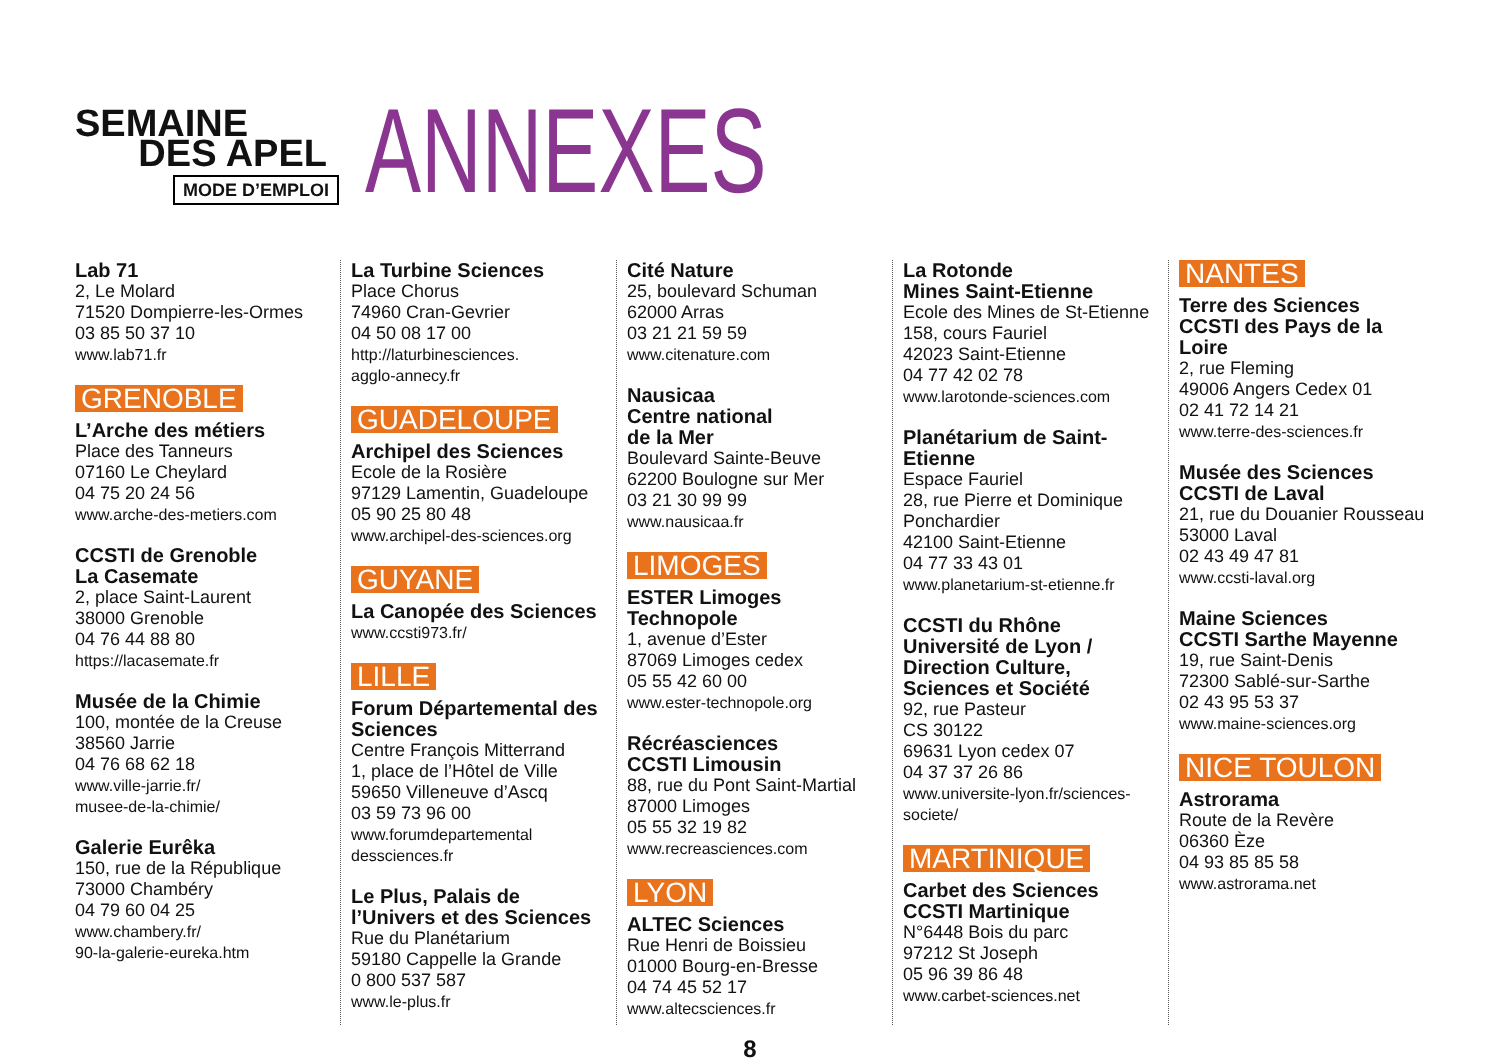SEMAINE
DES APEL
MODE D’EMPLOI
ANNEXES
Lab 71
2, Le Molard
71520 Dompierre-les-Ormes
03 85 50 37 10
www.lab71.fr
GRENOBLE
L’Arche des métiers
Place des Tanneurs
07160 Le Cheylard
04 75 20 24 56
www.arche-des-metiers.com
CCSTI de Grenoble
La Casemate
2, place Saint-Laurent
38000 Grenoble
04 76 44 88 80
https://lacasemate.fr
Musée de la Chimie
100, montée de la Creuse
38560 Jarrie
04 76 68 62 18
www.ville-jarrie.fr/
musee-de-la-chimie/
Galerie Eurêka
150, rue de la République
73000 Chambéry
04 79 60 04 25
www.chambery.fr/
90-la-galerie-eureka.htm
La Turbine Sciences
Place Chorus
74960 Cran-Gevrier
04 50 08 17 00
http://laturbinesciences.
agglo-annecy.fr
GUADELOUPE
Archipel des Sciences
Ecole de la Rosière
97129 Lamentin, Guadeloupe
05 90 25 80 48
www.archipel-des-sciences.org
GUYANE
La Canopée des Sciences
www.ccsti973.fr/
LILLE
Forum Départemental des Sciences
Centre François Mitterrand
1, place de l’Hôtel de Ville
59650 Villeneuve d’Ascq
03 59 73 96 00
www.forumdepartemental
dessciences.fr
Le Plus, Palais de l’Univers et des Sciences
Rue du Planétarium
59180 Cappelle la Grande
0 800 537 587
www.le-plus.fr
Cité Nature
25, boulevard Schuman
62000 Arras
03 21 21 59 59
www.citenature.com
Nausicaa
Centre national
de la Mer
Boulevard Sainte-Beuve
62200 Boulogne sur Mer
03 21 30 99 99
www.nausicaa.fr
LIMOGES
ESTER Limoges Technopole
1, avenue d’Ester
87069 Limoges cedex
05 55 42 60 00
www.ester-technopole.org
Récréasciences
CCSTI Limousin
88, rue du Pont Saint-Martial
87000 Limoges
05 55 32 19 82
www.recreasciences.com
LYON
ALTEC Sciences
Rue Henri de Boissieu
01000 Bourg-en-Bresse
04 74 45 52 17
www.altecsciences.fr
La Rotonde
Mines Saint-Etienne
Ecole des Mines de St-Etienne
158, cours Fauriel
42023 Saint-Etienne
04 77 42 02 78
www.larotonde-sciences.com
Planétarium de Saint-Etienne
Espace Fauriel
28, rue Pierre et Dominique Ponchardier
42100 Saint-Etienne
04 77 33 43 01
www.planetarium-st-etienne.fr
CCSTI du Rhône
Université de Lyon / Direction Culture, Sciences et Société
92, rue Pasteur
CS 30122
69631 Lyon cedex 07
04 37 37 26 86
www.universite-lyon.fr/sciences-societe/
MARTINIQUE
Carbet des Sciences
CCSTI Martinique
N°6448 Bois du parc
97212 St Joseph
05 96 39 86 48
www.carbet-sciences.net
NANTES
Terre des Sciences
CCSTI des Pays de la Loire
2, rue Fleming
49006 Angers Cedex 01
02 41 72 14 21
www.terre-des-sciences.fr
Musée des Sciences
CCSTI de Laval
21, rue du Douanier Rousseau
53000 Laval
02 43 49 47 81
www.ccsti-laval.org
Maine Sciences
CCSTI Sarthe Mayenne
19, rue Saint-Denis
72300 Sablé-sur-Sarthe
02 43 95 53 37
www.maine-sciences.org
NICE TOULON
Astrorama
Route de la Revère
06360 Èze
04 93 85 85 58
www.astrorama.net
8